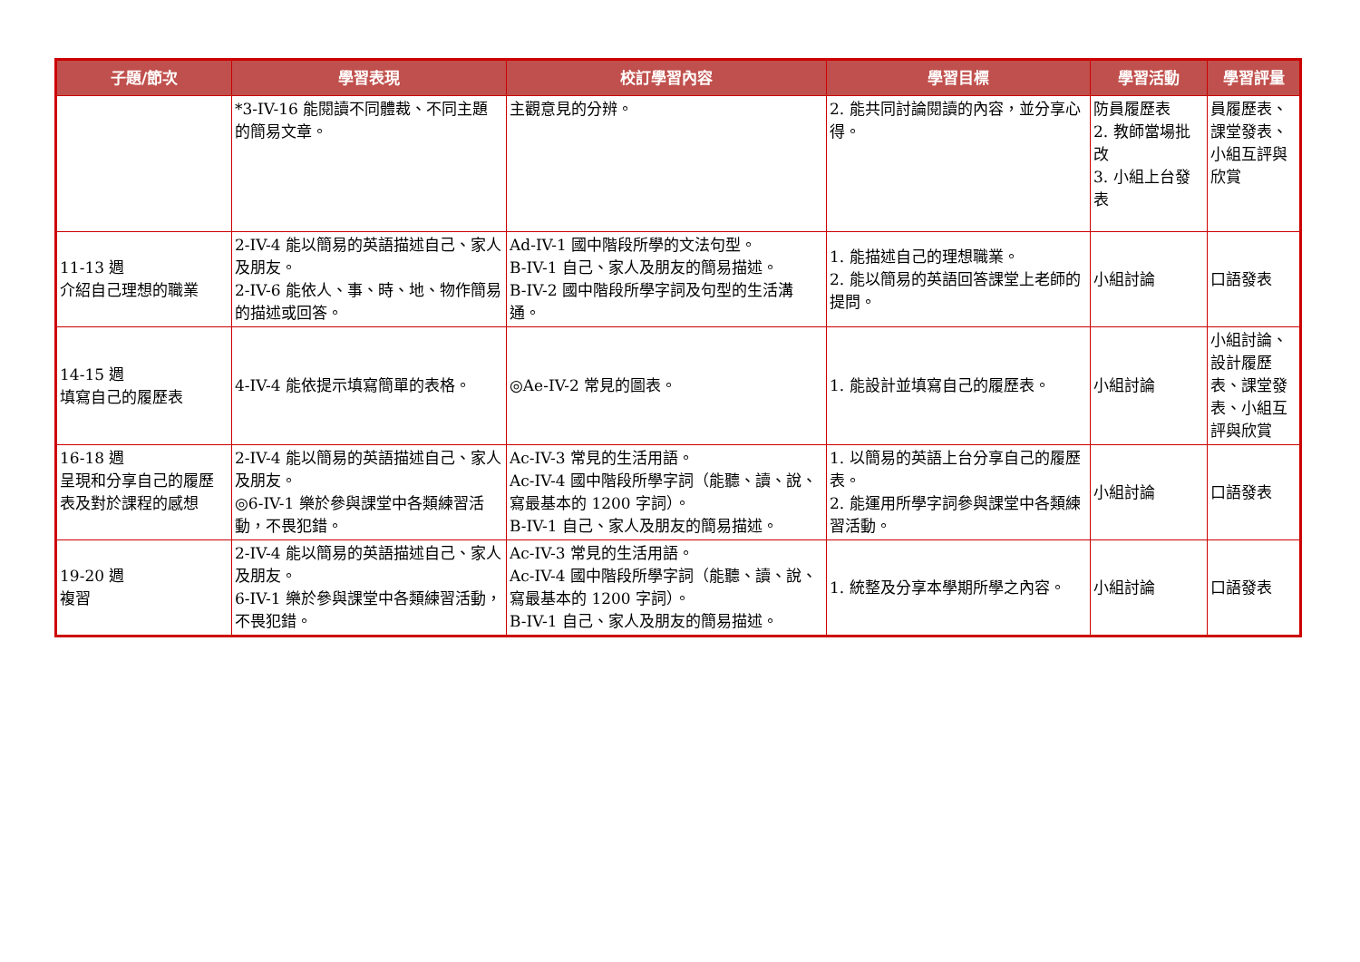| 子題/節次 | 學習表現 | 校訂學習內容 | 學習目標 | 學習活動 | 學習評量 |
| --- | --- | --- | --- | --- | --- |
| | *3-IV-16 能閱讀不同體裁、不同主題的簡易文章。 | 主觀意見的分辨。 | 2. 能共同討論閱讀的內容，並分享心得。 | 防員履歷表 2. 教師當場批改 3. 小組上台發表 | 員履歷表、課堂發表、小組互評與欣賞 |
| 11-13 週 介紹自己理想的職業 | 2-IV-4 能以簡易的英語描述自己、家人及朋友。 2-IV-6 能依人、事、時、地、物作簡易的描述或回答。 | Ad-IV-1 國中階段所學的文法句型。 B-IV-1 自己、家人及朋友的簡易描述。 B-IV-2 國中階段所學字詞及句型的生活溝通。 | 1. 能描述自己的理想職業。 2. 能以簡易的英語回答課堂上老師的提問。 | 小組討論 | 口語發表 |
| 14-15 週 填寫自己的履歷表 | 4-IV-4 能依提示填寫簡單的表格。 | ◎Ae-IV-2 常見的圖表。 | 1. 能設計並填寫自己的履歷表。 | 小組討論 | 小組討論、設計履歷表、課堂發表、小組互評與欣賞 |
| 16-18 週 呈現和分享自己的履歷表及對於課程的感想 | 2-IV-4 能以簡易的英語描述自己、家人及朋友。 ◎6-IV-1 樂於參與課堂中各類練習活動，不畏犯錯。 | Ac-IV-3 常見的生活用語。 Ac-IV-4 國中階段所學字詞（能聽、讀、說、寫最基本的 1200 字詞）。 B-IV-1 自己、家人及朋友的簡易描述。 | 1. 以簡易的英語上台分享自己的履歷表。 2. 能運用所學字詞參與課堂中各類練習活動。 | 小組討論 | 口語發表 |
| 19-20 週 複習 | 2-IV-4 能以簡易的英語描述自己、家人及朋友。 6-IV-1 樂於參與課堂中各類練習活動，不畏犯錯。 | Ac-IV-3 常見的生活用語。 Ac-IV-4 國中階段所學字詞（能聽、讀、說、寫最基本的 1200 字詞）。 B-IV-1 自己、家人及朋友的簡易描述。 | 1. 統整及分享本學期所學之內容。 | 小組討論 | 口語發表 |